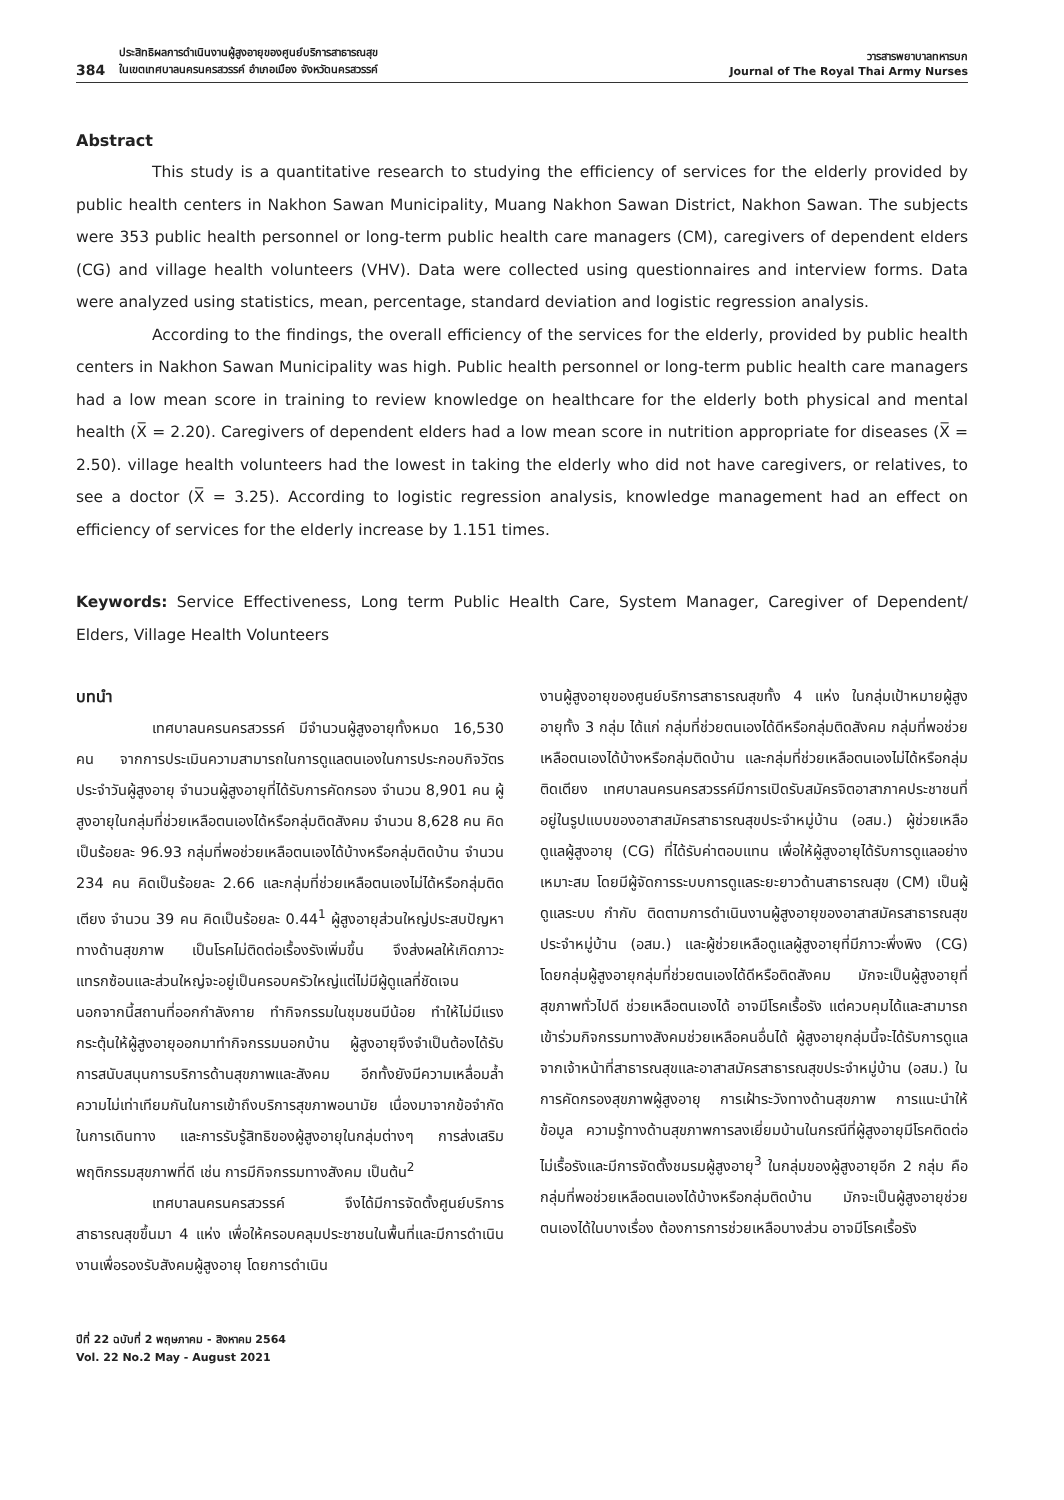384 ประสิทธิผลการดำเนินงานผู้สูงอายุของศูนย์บริการสาธารณสุข
ในเขตเทศบาลนครนครสวรรค์ อำเภอเมือง จังหวัดนครสวรรค์
วารสารพยาบาลทหารบก
Journal of The Royal Thai Army Nurses
Abstract
This study is a quantitative research to studying the efficiency of services for the elderly provided by public health centers in Nakhon Sawan Municipality, Muang Nakhon Sawan District, Nakhon Sawan. The subjects were 353 public health personnel or long-term public health care managers (CM), caregivers of dependent elders (CG) and village health volunteers (VHV). Data were collected using questionnaires and interview forms. Data were analyzed using statistics, mean, percentage, standard deviation and logistic regression analysis.
According to the findings, the overall efficiency of the services for the elderly, provided by public health centers in Nakhon Sawan Municipality was high. Public health personnel or long-term public health care managers had a low mean score in training to review knowledge on healthcare for the elderly both physical and mental health (X̅ = 2.20). Caregivers of dependent elders had a low mean score in nutrition appropriate for diseases (X̅ = 2.50). village health volunteers had the lowest in taking the elderly who did not have caregivers, or relatives, to see a doctor (X̅ = 3.25). According to logistic regression analysis, knowledge management had an effect on efficiency of services for the elderly increase by 1.151 times.
Keywords: Service Effectiveness, Long term Public Health Care, System Manager, Caregiver of Dependent/ Elders, Village Health Volunteers
บทนำ
เทศบาลนครนครสวรรค์ มีจำนวนผู้สูงอายุทั้งหมด 16,530 คน จากการประเมินความสามารถในการดูแลตนเองในการประกอบกิจวัตรประจำวันผู้สูงอายุ จำนวนผู้สูงอายุที่ได้รับการคัดกรอง จำนวน 8,901 คน ผู้สูงอายุในกลุ่มที่ช่วยเหลือตนเองได้หรือกลุ่มติดสังคม จำนวน 8,628 คน คิดเป็นร้อยละ 96.93 กลุ่มที่พอช่วยเหลือตนเองได้บ้างหรือกลุ่มติดบ้าน จำนวน 234 คน คิดเป็นร้อยละ 2.66 และกลุ่มที่ช่วยเหลือตนเองไม่ได้หรือกลุ่มติดเตียง จำนวน 39 คน คิดเป็นร้อยละ 0.44<sup>1</sup> ผู้สูงอายุส่วนใหญ่ประสบปัญหาทางด้านสุขภาพ เป็นโรคไม่ติดต่อเรื้องรังเพิ่มขึ้น จึงส่งผลให้เกิดภาวะแทรกซ้อนและส่วนใหญ่จะอยู่เป็นครอบครัวใหญ่แต่ไม่มีผู้ดูแลที่ชัดเจน นอกจากนี้สถานที่ออกกำลังกาย ทำกิจกรรมในชุมชนมีน้อย ทำให้ไม่มีแรงกระตุ้นให้ผู้สูงอายุออกมาทำกิจกรรมนอกบ้าน ผู้สูงอายุจึงจำเป็นต้องได้รับการสนับสนุนการบริการด้านสุขภาพและสังคม อีกทั้งยังมีความเหลื่อมล้ำ ความไม่เท่าเทียมกันในการเข้าถึงบริการสุขภาพอนามัย เนื่องมาจากข้อจำกัดในการเดินทาง และการรับรู้สิทธิของผู้สูงอายุในกลุ่มต่างๆ การส่งเสริมพฤติกรรมสุขภาพที่ดี เช่น การมีกิจกรรมทางสังคม เป็นต้น<sup>2</sup>
เทศบาลนครนครสวรรค์ จึงได้มีการจัดตั้งศูนย์บริการสาธารณสุขขึ้นมา 4 แห่ง เพื่อให้ครอบคลุมประชาชนในพื้นที่และมีการดำเนินงานเพื่อรองรับสังคมผู้สูงอายุ โดยการดำเนิน
งานผู้สูงอายุของศูนย์บริการสาธารณสุขทั้ง 4 แห่ง ในกลุ่มเป้าหมายผู้สูงอายุทั้ง 3 กลุ่ม ได้แก่ กลุ่มที่ช่วยตนเองได้ดีหรือกลุ่มติดสังคม กลุ่มที่พอช่วยเหลือตนเองได้บ้างหรือกลุ่มติดบ้าน และกลุ่มที่ช่วยเหลือตนเองไม่ได้หรือกลุ่มติดเตียง เทศบาลนครนครสวรรค์มีการเปิดรับสมัครจิตอาสาภาคประชาชนที่อยู่ในรูปแบบของอาสาสมัครสาธารณสุขประจำหมู่บ้าน (อสม.) ผู้ช่วยเหลือดูแลผู้สูงอายุ (CG) ที่ได้รับค่าตอบแทน เพื่อให้ผู้สูงอายุได้รับการดูแลอย่างเหมาะสม โดยมีผู้จัดการระบบการดูแลระยะยาวด้านสาธารณสุข (CM) เป็นผู้ดูแลระบบ กำกับ ติดตามการดำเนินงานผู้สูงอายุของอาสาสมัครสาธารณสุขประจำหมู่บ้าน (อสม.) และผู้ช่วยเหลือดูแลผู้สูงอายุที่มีภาวะพึ่งพิง (CG) โดยกลุ่มผู้สูงอายุกลุ่มที่ช่วยตนเองได้ดีหรือติดสังคม มักจะเป็นผู้สูงอายุที่สุขภาพทั่วไปดี ช่วยเหลือตนเองได้ อาจมีโรคเรื้อรัง แต่ควบคุมได้และสามารถเข้าร่วมกิจกรรมทางสังคมช่วยเหลือคนอื่นได้ ผู้สูงอายุกลุ่มนี้จะได้รับการดูแลจากเจ้าหน้าที่สาธารณสุขและอาสาสมัครสาธารณสุขประจำหมู่บ้าน (อสม.) ในการคัดกรองสุขภาพผู้สูงอายุ การเฝ้าระวังทางด้านสุขภาพ การแนะนำให้ข้อมูล ความรู้ทางด้านสุขภาพการลงเยี่ยมบ้านในกรณีที่ผู้สูงอายุมีโรคติดต่อไม่เรื้อรังและมีการจัดตั้งชมรมผู้สูงอายุ<sup>3</sup> ในกลุ่มของผู้สูงอายุอีก 2 กลุ่ม คือ กลุ่มที่พอช่วยเหลือตนเองได้บ้างหรือกลุ่มติดบ้าน มักจะเป็นผู้สูงอายุช่วยตนเองได้ในบางเรื่อง ต้องการการช่วยเหลือบางส่วน อาจมีโรคเรื้อรัง
ปีที่ 22 ฉบับที่ 2 พฤษภาคม - สิงหาคม 2564
Vol. 22 No.2 May - August 2021